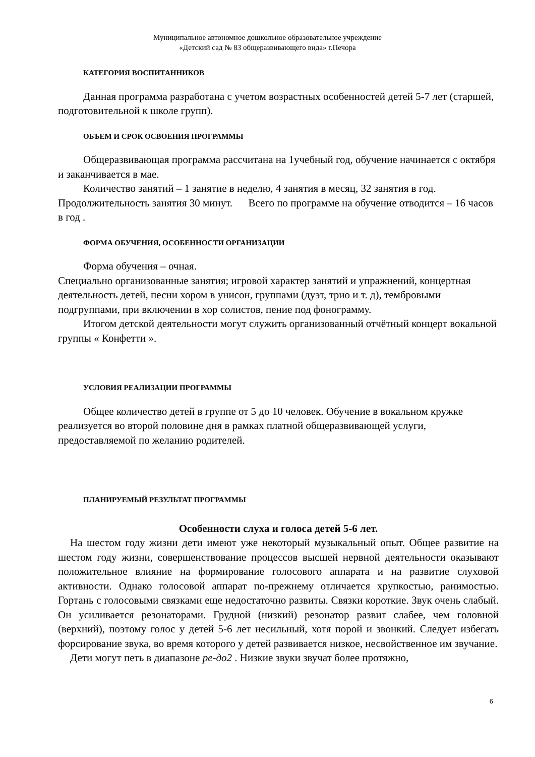Муниципальное автономное дошкольное образовательное учреждение
«Детский сад № 83 общеразвивающего вида» г.Печора
КАТЕГОРИЯ ВОСПИТАННИКОВ
Данная программа разработана с учетом возрастных особенностей детей 5-7 лет (старшей, подготовительной к школе групп).
ОБЪЕМ И СРОК ОСВОЕНИЯ ПРОГРАММЫ
Общеразвивающая программа рассчитана на 1учебный год, обучение начинается с октября и заканчивается в мае.
Количество занятий – 1 занятие в неделю, 4 занятия в месяц, 32 занятия в год. Продолжительность занятия 30 минут. Всего по программе на обучение отводится – 16 часов в год .
ФОРМА ОБУЧЕНИЯ, ОСОБЕННОСТИ ОРГАНИЗАЦИИ
Форма обучения – очная.
Специально организованные занятия; игровой характер занятий и упражнений, концертная деятельность детей, песни хором в унисон, группами (дуэт, трио и т. д), тембровыми подгруппами, при включении в хор солистов, пение под фонограмму.
Итогом детской деятельности могут служить организованный отчётный концерт вокальной группы « Конфетти ».
УСЛОВИЯ РЕАЛИЗАЦИИ ПРОГРАММЫ
Общее количество детей в группе от 5 до 10 человек. Обучение в вокальном кружке реализуется во второй половине дня в рамках платной общеразвивающей услуги, предоставляемой по желанию родителей.
ПЛАНИРУЕМЫЙ РЕЗУЛЬТАТ ПРОГРАММЫ
Особенности слуха и голоса детей 5-6 лет.
На шестом году жизни дети имеют уже некоторый музыкальный опыт. Общее развитие на шестом году жизни, совершенствование процессов высшей нервной деятельности оказывают положительное влияние на формирование голосового аппарата и на развитие слуховой активности. Однако голосовой аппарат по-прежнему отличается хрупкостью, ранимостью. Гортань с голосовыми связками еще недостаточно развиты. Связки короткие. Звук очень слабый. Он усиливается резонаторами. Грудной (низкий) резонатор развит слабее, чем головной (верхний), поэтому голос у детей 5-6 лет несильный, хотя порой и звонкий. Следует избегать форсирование звука, во время которого у детей развивается низкое, несвойственное им звучание.
Дети могут петь в диапазоне ре-до2 . Низкие звуки звучат более протяжно,
6